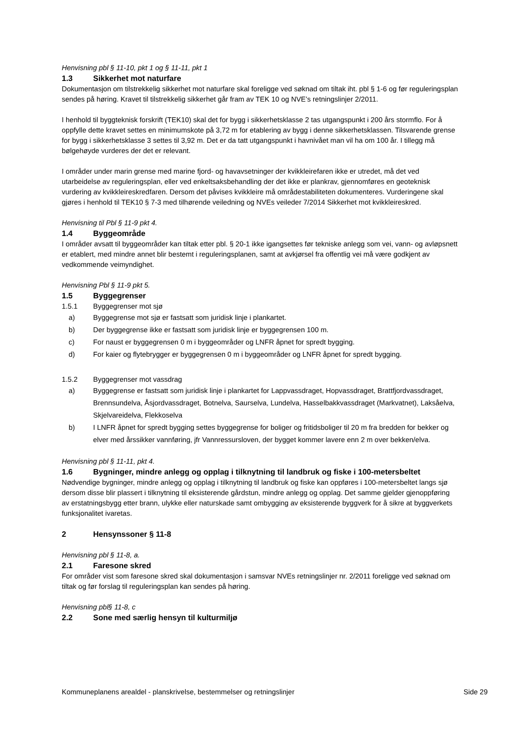Henvisning pbl § 11-10, pkt 1 og § 11-11, pkt 1
1.3 Sikkerhet mot naturfare
Dokumentasjon om tilstrekkelig sikkerhet mot naturfare skal foreligge ved søknad om tiltak iht. pbl § 1-6 og før reguleringsplan sendes på høring. Kravet til tilstrekkelig sikkerhet går fram av TEK 10 og NVE’s retningslinjer 2/2011.
I henhold til byggteknisk forskrift (TEK10) skal det for bygg i sikkerhetsklasse 2 tas utgangspunkt i 200 års stormflo. For å oppfylle dette kravet settes en minimumskote på 3,72 m for etablering av bygg i denne sikkerhetsklassen. Tilsvarende grense for bygg i sikkerhetsklasse 3 settes til 3,92 m. Det er da tatt utgangspunkt i havnivået man vil ha om 100 år. I tillegg må bølgehøyde vurderes der det er relevant.
I områder under marin grense med marine fjord- og havavsetninger der kvikkleirefaren ikke er utredet, må det ved utarbeidelse av reguleringsplan, eller ved enkeltsaksbehandling der det ikke er plankrav, gjennomføres en geoteknisk vurdering av kvikkleireskredfaren. Dersom det påvises kvikkleire må områdestabiliteten dokumenteres. Vurderingene skal gjøres i henhold til TEK10 § 7-3 med tilhørende veiledning og NVEs veileder 7/2014 Sikkerhet mot kvikkleireskred.
Henvisning til Pbl § 11-9 pkt 4.
1.4 Byggeområde
I områder avsatt til byggeområder kan tiltak etter pbl. § 20-1 ikke igangsettes før tekniske anlegg som vei, vann- og avløpsnett er etablert, med mindre annet blir bestemt i reguleringsplanen, samt at avkjørsel fra offentlig vei må være godkjent av vedkommende veimyndighet.
Henvisning Pbl § 11-9 pkt 5.
1.5 Byggegrenser
1.5.1 Byggegrenser mot sjø
a) Byggegrense mot sjø er fastsatt som juridisk linje i plankartet.
b) Der byggegrense ikke er fastsatt som juridisk linje er byggegrensen 100 m.
c) For naust er byggegrensen 0 m i byggeområder og LNFR åpnet for spredt bygging.
d) For kaier og flytebrygger er byggegrensen 0 m i byggeområder og LNFR åpnet for spredt bygging.
1.5.2 Byggegrenser mot vassdrag
a) Byggegrense er fastsatt som juridisk linje i plankartet for Lappvassdraget, Hopvassdraget, Brattfjordvassdraget, Brennsundelva, Åsjordvassdraget, Botnelva, Saurselva, Lundelva, Hasselbakkvassdraget (Markvatnet), Laksåelva, Skjelvareidelva, Flekkoselva
b) I LNFR åpnet for spredt bygging settes byggegrense for boliger og fritidsboliger til 20 m fra bredden for bekker og elver med årssikker vannføring, jfr Vannressursloven, der bygget kommer lavere enn 2 m over bekken/elva.
Henvisning pbl § 11-11, pkt 4.
1.6 Bygninger, mindre anlegg og opplag i tilknytning til landbruk og fiske i 100-metersbeltet
Nødvendige bygninger, mindre anlegg og opplag i tilknytning til landbruk og fiske kan oppføres i 100-metersbeltet langs sjø dersom disse blir plassert i tilknytning til eksisterende gårdstun, mindre anlegg og opplag. Det samme gjelder gjenoppføring av erstatningsbygg etter brann, ulykke eller naturskade samt ombygging av eksisterende byggverk for å sikre at byggverkets funksjonalitet ivaretas.
2 Hensynssoner § 11-8
Henvisning pbl § 11-8, a.
2.1 Faresone skred
For områder vist som faresone skred skal dokumentasjon i samsvar NVEs retningslinjer nr. 2/2011 foreligge ved søknad om tiltak og før forslag til reguleringsplan kan sendes på høring.
Henvisning pbl§ 11-8, c
2.2 Sone med særlig hensyn til kulturmiljø
Kommuneplanens arealdel - planskrivelse, bestemmelser og retningslinjer Side 29